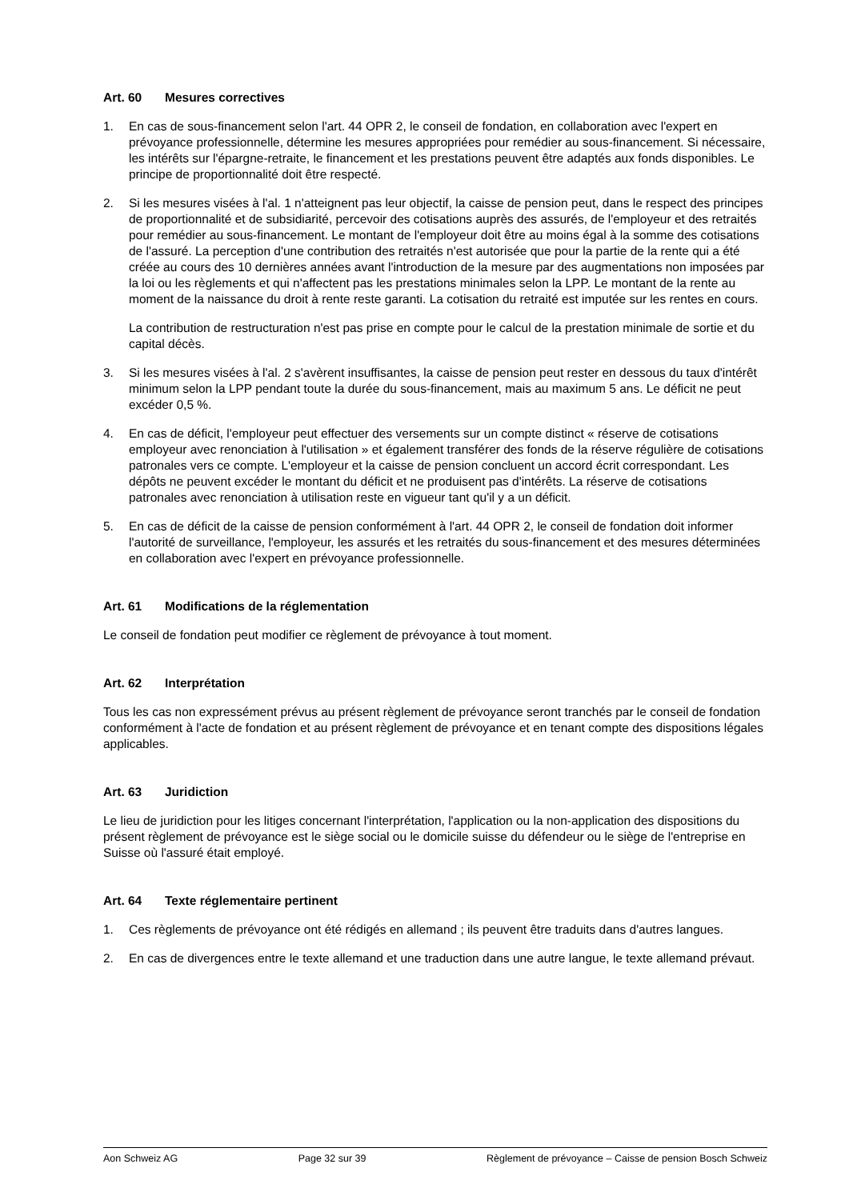Art. 60 Mesures correctives
1. En cas de sous-financement selon l'art. 44 OPR 2, le conseil de fondation, en collaboration avec l'expert en prévoyance professionnelle, détermine les mesures appropriées pour remédier au sous-financement. Si nécessaire, les intérêts sur l'épargne-retraite, le financement et les prestations peuvent être adaptés aux fonds disponibles. Le principe de proportionnalité doit être respecté.
2. Si les mesures visées à l'al. 1 n'atteignent pas leur objectif, la caisse de pension peut, dans le respect des principes de proportionnalité et de subsidiarité, percevoir des cotisations auprès des assurés, de l'employeur et des retraités pour remédier au sous-financement. Le montant de l'employeur doit être au moins égal à la somme des cotisations de l'assuré. La perception d'une contribution des retraités n'est autorisée que pour la partie de la rente qui a été créée au cours des 10 dernières années avant l'introduction de la mesure par des augmentations non imposées par la loi ou les règlements et qui n'affectent pas les prestations minimales selon la LPP. Le montant de la rente au moment de la naissance du droit à rente reste garanti. La cotisation du retraité est imputée sur les rentes en cours.
La contribution de restructuration n'est pas prise en compte pour le calcul de la prestation minimale de sortie et du capital décès.
3. Si les mesures visées à l'al. 2 s'avèrent insuffisantes, la caisse de pension peut rester en dessous du taux d'intérêt minimum selon la LPP pendant toute la durée du sous-financement, mais au maximum 5 ans. Le déficit ne peut excéder 0,5 %.
4. En cas de déficit, l'employeur peut effectuer des versements sur un compte distinct « réserve de cotisations employeur avec renonciation à l'utilisation » et également transférer des fonds de la réserve régulière de cotisations patronales vers ce compte. L'employeur et la caisse de pension concluent un accord écrit correspondant. Les dépôts ne peuvent excéder le montant du déficit et ne produisent pas d'intérêts. La réserve de cotisations patronales avec renonciation à utilisation reste en vigueur tant qu'il y a un déficit.
5. En cas de déficit de la caisse de pension conformément à l'art. 44 OPR 2, le conseil de fondation doit informer l'autorité de surveillance, l'employeur, les assurés et les retraités du sous-financement et des mesures déterminées en collaboration avec l'expert en prévoyance professionnelle.
Art. 61 Modifications de la réglementation
Le conseil de fondation peut modifier ce règlement de prévoyance à tout moment.
Art. 62 Interprétation
Tous les cas non expressément prévus au présent règlement de prévoyance seront tranchés par le conseil de fondation conformément à l'acte de fondation et au présent règlement de prévoyance et en tenant compte des dispositions légales applicables.
Art. 63 Juridiction
Le lieu de juridiction pour les litiges concernant l'interprétation, l'application ou la non-application des dispositions du présent règlement de prévoyance est le siège social ou le domicile suisse du défendeur ou le siège de l'entreprise en Suisse où l'assuré était employé.
Art. 64 Texte réglementaire pertinent
1. Ces règlements de prévoyance ont été rédigés en allemand ; ils peuvent être traduits dans d'autres langues.
2. En cas de divergences entre le texte allemand et une traduction dans une autre langue, le texte allemand prévaut.
Aon Schweiz AG Page 32 sur 39 Règlement de prévoyance – Caisse de pension Bosch Schweiz